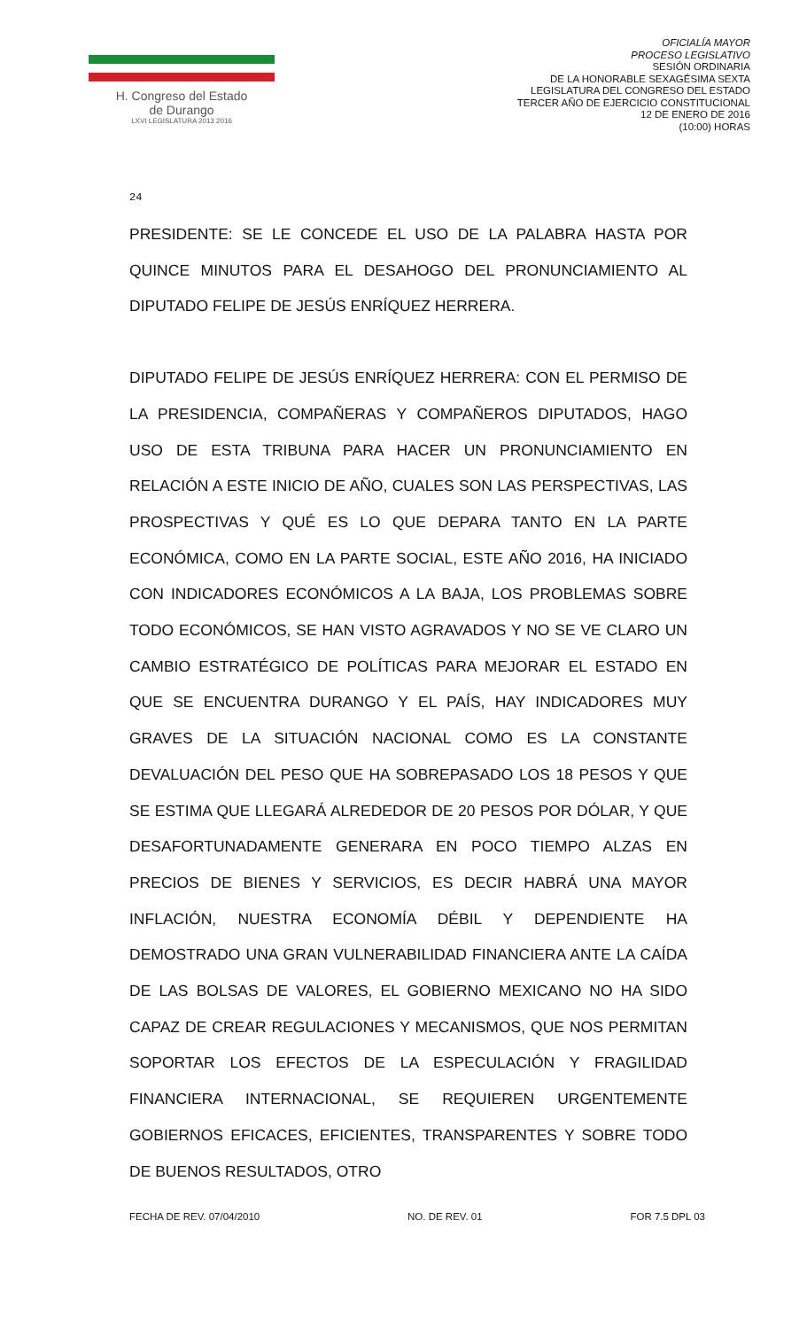H. Congreso del Estado
de Durango
LXVI LEGISLATURA 2013 2016
OFICIALÍA MAYOR
PROCESO LEGISLATIVO
SESIÓN ORDINARIA
DE LA HONORABLE SEXAGÉSIMA SEXTA
LEGISLATURA DEL CONGRESO DEL ESTADO
TERCER AÑO DE EJERCICIO CONSTITUCIONAL
12 DE ENERO DE 2016
(10:00) HORAS
24
PRESIDENTE: SE LE CONCEDE EL USO DE LA PALABRA HASTA POR QUINCE MINUTOS PARA EL DESAHOGO DEL PRONUNCIAMIENTO AL DIPUTADO FELIPE DE JESÚS ENRÍQUEZ HERRERA.
DIPUTADO FELIPE DE JESÚS ENRÍQUEZ HERRERA: CON EL PERMISO DE LA PRESIDENCIA, COMPAÑERAS Y COMPAÑEROS DIPUTADOS, HAGO USO DE ESTA TRIBUNA PARA HACER UN PRONUNCIAMIENTO EN RELACIÓN A ESTE INICIO DE AÑO, CUALES SON LAS PERSPECTIVAS, LAS PROSPECTIVAS Y QUÉ ES LO QUE DEPARA TANTO EN LA PARTE ECONÓMICA, COMO EN LA PARTE SOCIAL, ESTE AÑO 2016, HA INICIADO CON INDICADORES ECONÓMICOS A LA BAJA, LOS PROBLEMAS SOBRE TODO ECONÓMICOS, SE HAN VISTO AGRAVADOS Y NO SE VE CLARO UN CAMBIO ESTRATÉGICO DE POLÍTICAS PARA MEJORAR EL ESTADO EN QUE SE ENCUENTRA DURANGO Y EL PAÍS, HAY INDICADORES MUY GRAVES DE LA SITUACIÓN NACIONAL COMO ES LA CONSTANTE DEVALUACIÓN DEL PESO QUE HA SOBREPASADO LOS 18 PESOS Y QUE SE ESTIMA QUE LLEGARÁ ALREDEDOR DE 20 PESOS POR DÓLAR, Y QUE DESAFORTUNADAMENTE GENERARA EN POCO TIEMPO ALZAS EN PRECIOS DE BIENES Y SERVICIOS, ES DECIR HABRÁ UNA MAYOR INFLACIÓN, NUESTRA ECONOMÍA DÉBIL Y DEPENDIENTE HA DEMOSTRADO UNA GRAN VULNERABILIDAD FINANCIERA ANTE LA CAÍDA DE LAS BOLSAS DE VALORES, EL GOBIERNO MEXICANO NO HA SIDO CAPAZ DE CREAR REGULACIONES Y MECANISMOS, QUE NOS PERMITAN SOPORTAR LOS EFECTOS DE LA ESPECULACIÓN Y FRAGILIDAD FINANCIERA INTERNACIONAL, SE REQUIEREN URGENTEMENTE GOBIERNOS EFICACES, EFICIENTES, TRANSPARENTES Y SOBRE TODO DE BUENOS RESULTADOS, OTRO
FECHA DE REV. 07/04/2010 NO. DE REV. 01 FOR 7.5 DPL 03